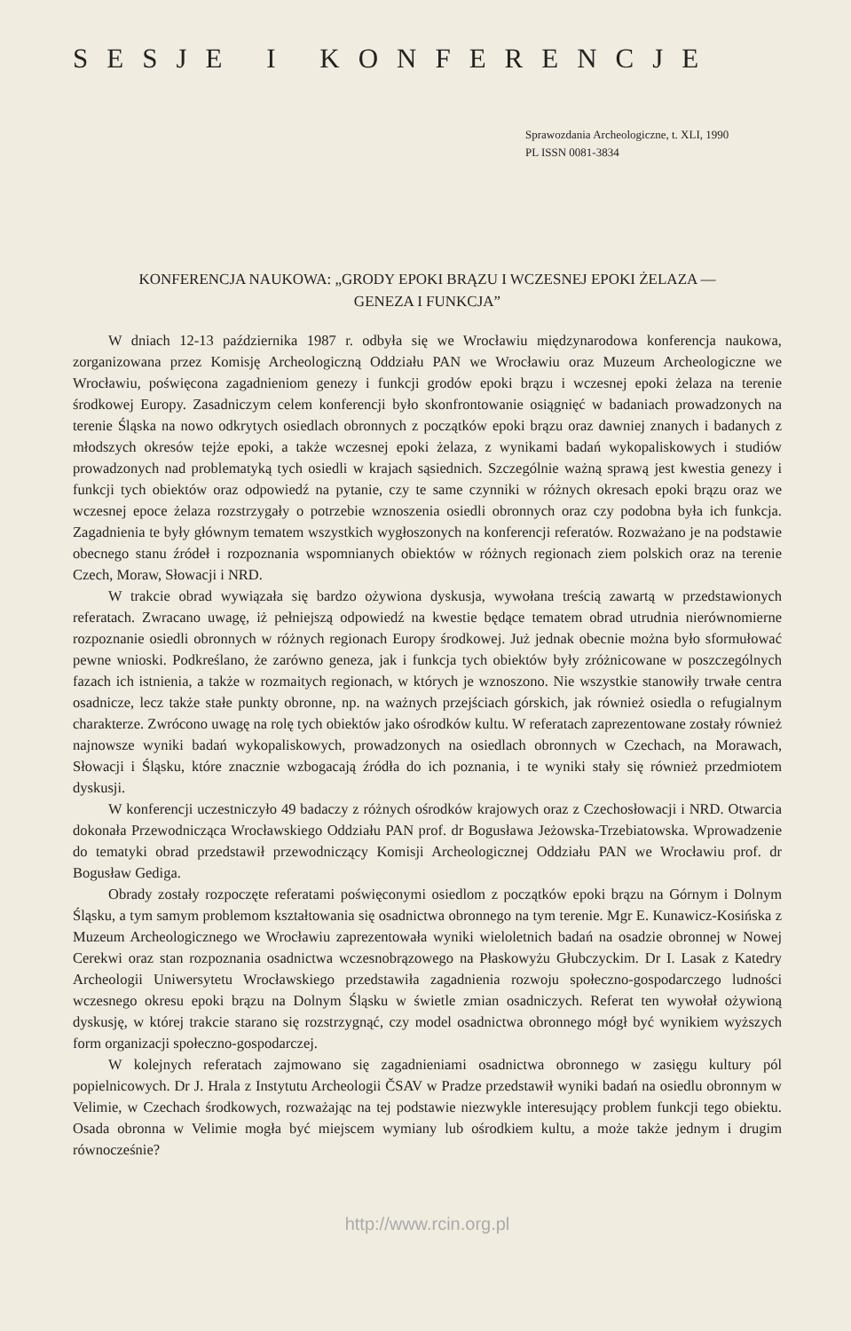SESJE I KONFERENCJE
Sprawozdania Archeologiczne, t. XLI, 1990
PL ISSN 0081-3834
KONFERENCJA NAUKOWA: „GRODY EPOKI BRĄZU I WCZESNEJ EPOKI ŻELAZA —
GENEZA I FUNKCJA”
W dniach 12-13 października 1987 r. odbyła się we Wrocławiu międzynarodowa konferencja naukowa, zorganizowana przez Komisję Archeologiczną Oddziału PAN we Wrocławiu oraz Muzeum Archeologiczne we Wrocławiu, poświęcona zagadnieniom genezy i funkcji grodów epoki brązu i wczesnej epoki żelaza na terenie środkowej Europy. Zasadniczym celem konferencji było skonfrontowanie osiągnięć w badaniach prowadzonych na terenie Śląska na nowo odkrytych osiedlach obronnych z początków epoki brązu oraz dawniej znanych i badanych z młodszych okresów tejże epoki, a także wczesnej epoki żelaza, z wynikami badań wykopaliskowych i studiów prowadzonych nad problematyką tych osiedli w krajach sąsiednich. Szczególnie ważną sprawą jest kwestia genezy i funkcji tych obiektów oraz odpowiedź na pytanie, czy te same czynniki w różnych okresach epoki brązu oraz we wczesnej epoce żelaza rozstrzygały o potrzebie wznoszenia osiedli obronnych oraz czy podobna była ich funkcja. Zagadnienia te były głównym tematem wszystkich wygłoszonych na konferencji referatów. Rozważano je na podstawie obecnego stanu źródeł i rozpoznania wspomnianych obiektów w różnych regionach ziem polskich oraz na terenie Czech, Moraw, Słowacji i NRD.
W trakcie obrad wywiązała się bardzo ożywiona dyskusja, wywołana treścią zawartą w przedstawionych referatach. Zwracano uwagę, iż pełniejszą odpowiedź na kwestie będące tematem obrad utrudnia nierównomierne rozpoznanie osiedli obronnych w różnych regionach Europy środkowej. Już jednak obecnie można było sformułować pewne wnioski. Podkreślano, że zarówno geneza, jak i funkcja tych obiektów były zróżnicowane w poszczególnych fazach ich istnienia, a także w rozmaitych regionach, w których je wznoszono. Nie wszystkie stanowiły trwałe centra osadnicze, lecz także stałe punkty obronne, np. na ważnych przejściach górskich, jak również osiedla o refugialnym charakterze. Zwrócono uwagę na rolę tych obiektów jako ośrodków kultu. W referatach zaprezentowane zostały również najnowsze wyniki badań wykopaliskowych, prowadzonych na osiedlach obronnych w Czechach, na Morawach, Słowacji i Śląsku, które znacznie wzbogacają źródła do ich poznania, i te wyniki stały się również przedmiotem dyskusji.
W konferencji uczestniczyło 49 badaczy z różnych ośrodków krajowych oraz z Czechosłowacji i NRD. Otwarcia dokonała Przewodnicząca Wrocławskiego Oddziału PAN prof. dr Bogusława Jeżowska-Trzebiatowska. Wprowadzenie do tematyki obrad przedstawił przewodniczący Komisji Archeologicznej Oddziału PAN we Wrocławiu prof. dr Bogusław Gediga.
Obrady zostały rozpoczęte referatami poświęconymi osiedlom z początków epoki brązu na Górnym i Dolnym Śląsku, a tym samym problemom kształtowania się osadnictwa obronnego na tym terenie. Mgr E. Kunawicz-Kosińska z Muzeum Archeologicznego we Wrocławiu zaprezentowała wyniki wieloletnich badań na osadzie obronnej w Nowej Cerekwi oraz stan rozpoznania osadnictwa wczesnobrązowego na Płaskowyżu Głubczyckim. Dr I. Lasak z Katedry Archeologii Uniwersytetu Wrocławskiego przedstawiła zagadnienia rozwoju społeczno-gospodarczego ludności wczesnego okresu epoki brązu na Dolnym Śląsku w świetle zmian osadniczych. Referat ten wywołał ożywioną dyskusję, w której trakcie starano się rozstrzygnąć, czy model osadnictwa obronnego mógł być wynikiem wyższych form organizacji społeczno-gospodarczej.
W kolejnych referatach zajmowano się zagadnieniami osadnictwa obronnego w zasięgu kultury pól popielnicowych. Dr J. Hrala z Instytutu Archeologii ČSAV w Pradze przedstawił wyniki badań na osiedlu obronnym w Velimie, w Czechach środkowych, rozważając na tej podstawie niezwykle interesujący problem funkcji tego obiektu. Osada obronna w Velimie mogła być miejscem wymiany lub ośrodkiem kultu, a może także jednym i drugim równocześnie?
http://www.rcin.org.pl